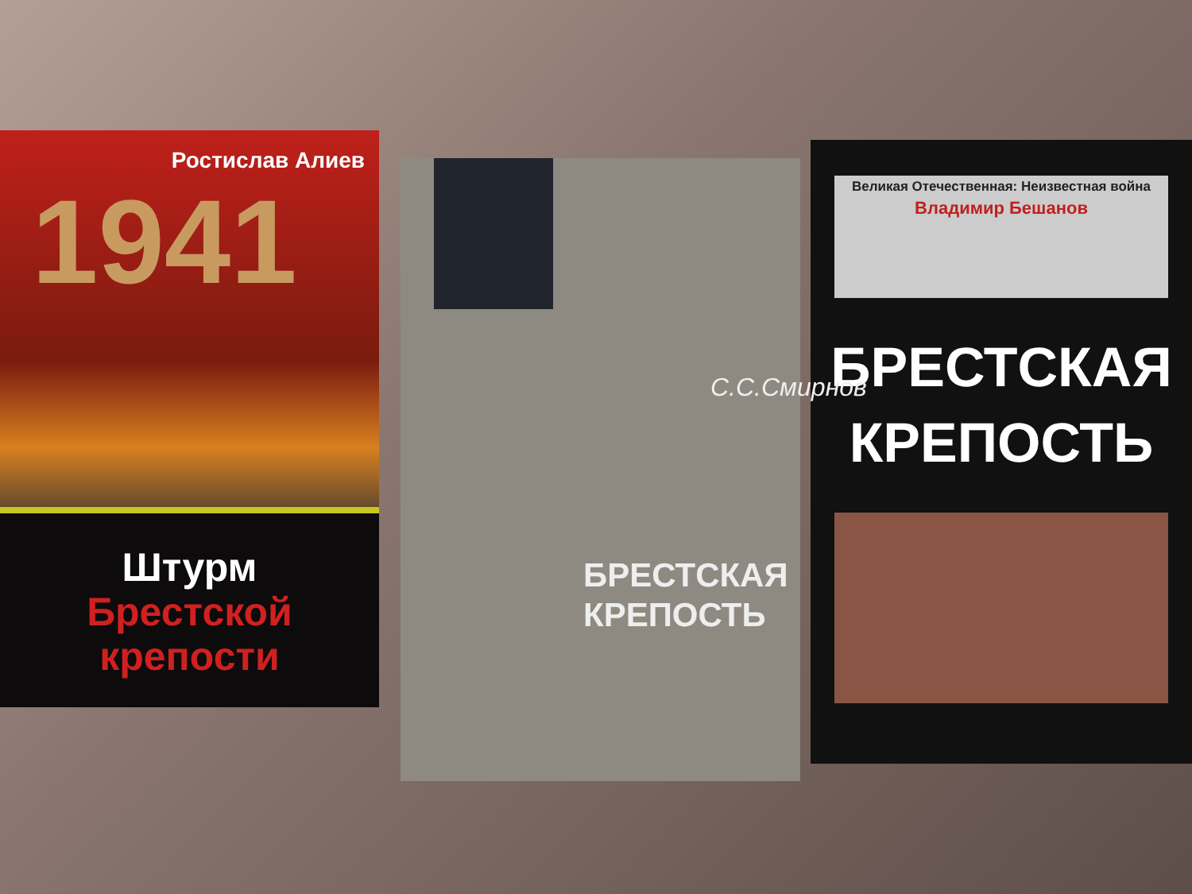Ростислав Алиев
1941
Штурм
Брестской
крепости
С.С.Смирнов
БРЕСТСКАЯ
КРЕПОСТЬ
Великая Отечественная: Неизвестная война
Владимир Бешанов
БРЕСТСКАЯ
КРЕПОСТЬ